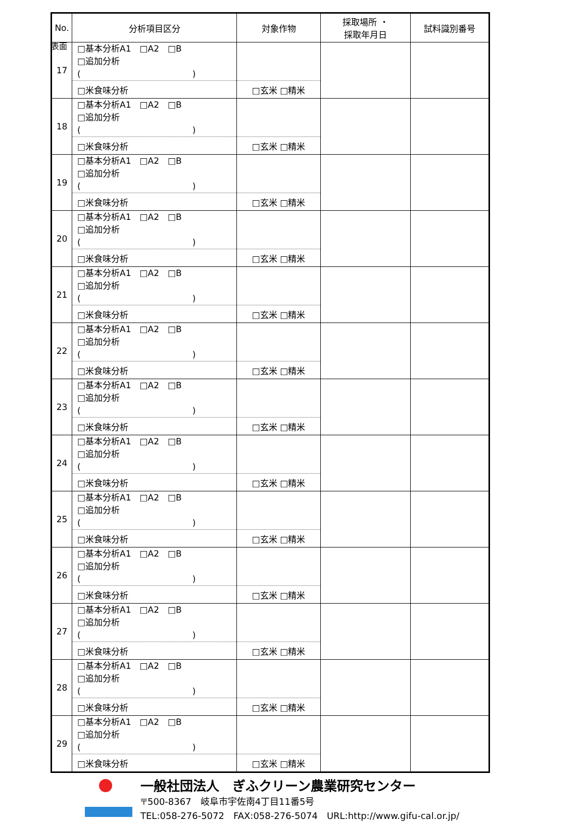表面
| No. | 分析項目区分 | 対象作物 | 採取場所 ・ 採取年月日 | 試料識別番号 |
| --- | --- | --- | --- | --- |
| 17 | □基本分析A1 □A2 □B □追加分析( ) | | | |
| | □米食味分析 | □玄米 □精米 | | |
| 18 | □基本分析A1 □A2 □B □追加分析( ) | | | |
| | □米食味分析 | □玄米 □精米 | | |
| 19 | □基本分析A1 □A2 □B □追加分析( ) | | | |
| | □米食味分析 | □玄米 □精米 | | |
| 20 | □基本分析A1 □A2 □B □追加分析( ) | | | |
| | □米食味分析 | □玄米 □精米 | | |
| 21 | □基本分析A1 □A2 □B □追加分析( ) | | | |
| | □米食味分析 | □玄米 □精米 | | |
| 22 | □基本分析A1 □A2 □B □追加分析( ) | | | |
| | □米食味分析 | □玄米 □精米 | | |
| 23 | □基本分析A1 □A2 □B □追加分析( ) | | | |
| | □米食味分析 | □玄米 □精米 | | |
| 24 | □基本分析A1 □A2 □B □追加分析( ) | | | |
| | □米食味分析 | □玄米 □精米 | | |
| 25 | □基本分析A1 □A2 □B □追加分析( ) | | | |
| | □米食味分析 | □玄米 □精米 | | |
| 26 | □基本分析A1 □A2 □B □追加分析( ) | | | |
| | □米食味分析 | □玄米 □精米 | | |
| 27 | □基本分析A1 □A2 □B □追加分析( ) | | | |
| | □米食味分析 | □玄米 □精米 | | |
| 28 | □基本分析A1 □A2 □B □追加分析( ) | | | |
| | □米食味分析 | □玄米 □精米 | | |
| 29 | □基本分析A1 □A2 □B □追加分析( ) | | | |
| | □米食味分析 | □玄米 □精米 | | |
一般社団法人　ぎふクリーン農業研究センター
〒500-8367　岐阜市宇佐南4丁目11番5号
TEL:058-276-5072　FAX:058-276-5074　URL:http://www.gifu-cal.or.jp/